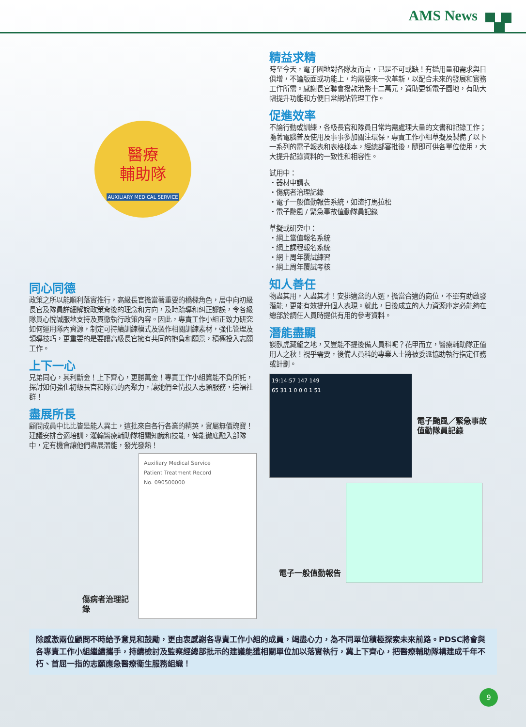AMS News
醫療
輔助隊
AUXILIARY MEDICAL SERVICE
同心同德
政策之所以能順利落實推行，高級長官擔當著重要的橋樑角色，居中向初級長官及隊員詳細解說政策背後的理念和方向，及時疏導和糾正謬誤，令各級隊員心悅誠服地支持及貫徹執行政策內容。因此，專責工作小組正致力研究如何運用隊內資源，制定可持續訓練模式及製作相關訓練素材，強化管理及領導技巧，更重要的是要讓高級長官擁有共同的抱負和願景，積極投入志願工作。
上下一心
兄弟同心，其利斷金！上下齊心，更勝萬金！專責工作小組冀能不負所託，探討如何強化初級長官和隊員的內聚力，讓她們全情投入志願服務，造福社群！
盡展所長
顧問成員中比比皆是能人異士，這批來自各行各業的精英，實屬無價瑰寶！建議安排合適培訓，灌輸醫療輔助隊相關知識和技能，俾能徹底融入部隊中，定有機會讓他們盡展潛能，發光發熱！
傷病者治理記錄
Auxiliary Medical Service
Patient Treatment Record
No. 090500000
精益求精
時至今天，電子園地對各隊友而言，已是不可或缺！有鑑用量和需求與日俱增，不論版面或功能上，均需要來一次革新，以配合未來的發展和實務工作所需。感謝長官聯會撥款港幣十二萬元，資助更新電子園地，有助大幅提升功能和方便日常網站管理工作。
促進效率
不論行動或訓練，各級長官和隊員日常均需處理大量的文書和記錄工作；隨著電腦普及使用及事事多加關注環保，專責工作小組草擬及製備了以下一系列的電子報表和表格樣本，經總部審批後，隨即可供各單位使用，大大提升記錄資料的一致性和相容性。
試用中：
・器材申請表
・傷病者治理記錄
・電子一般值勤報告系統，如渣打馬拉松
・電子颱風 / 緊急事故值勤隊員記錄
草擬或研究中：
・網上當值報名系統
・網上課程報名系統
・網上周年覆試練習
・網上周年覆試考核
知人善任
物盡其用，人盡其才！安排適當的人選，擔當合適的崗位，不單有助啟發潛能，更能有效提升個人表現。就此，日後成立的人力資源庫定必能夠在總部於調任人員時提供有用的參考資料。
潛能盡顯
談臥虎藏龍之地，又豈能不提後備人員科呢？花甲而立，醫療輔助隊正值用人之秋！視乎需要，後備人員科的專業人士將被委派協助執行指定任務或計劃。
19:14:57 147 149
65 31 1 0 0 0 1 51
電子颱風／緊急事故
值勤隊員記錄
電子一般值勤報告
除感激兩位顧問不時給予意見和鼓勵，更由衷感謝各專責工作小組的成員，竭盡心力，為不同單位積極探索未來前路。PDSC將會與各專責工作小組繼續攜手，持續檢討及監察經總部批示的建議能獲相關單位加以落實執行，冀上下齊心，把醫療輔助隊構建成千年不朽、首屈一指的志願應急醫療衞生服務組織！
9